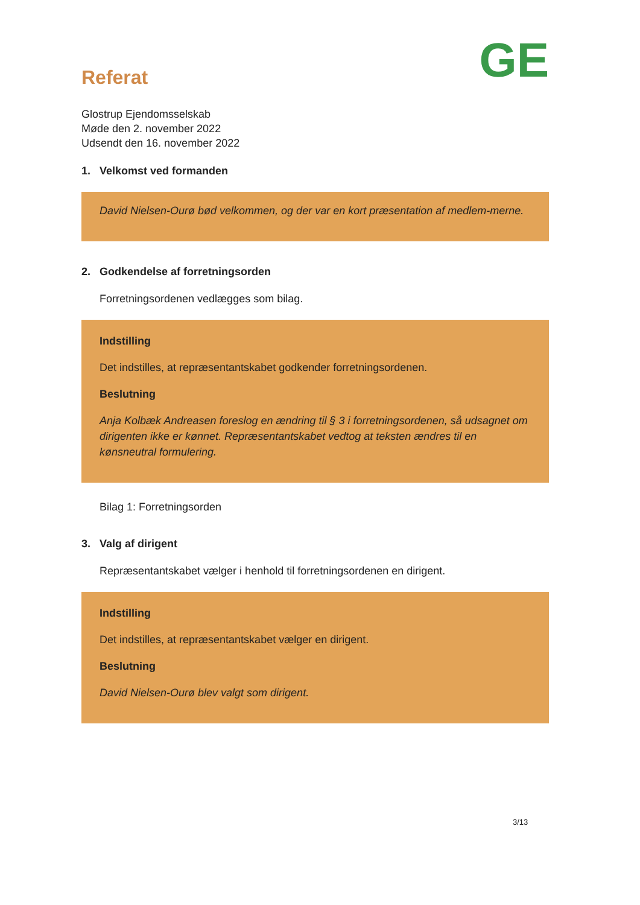GE
Referat
Glostrup Ejendomsselskab
Møde den 2. november 2022
Udsendt den 16. november 2022
1. Velkomst ved formanden
David Nielsen-Ourø bød velkommen, og der var en kort præsentation af medlem-merne.
2. Godkendelse af forretningsorden
Forretningsordenen vedlægges som bilag.
Indstilling
Det indstilles, at repræsentantskabet godkender forretningsordenen.
Beslutning
Anja Kolbæk Andreasen foreslog en ændring til § 3 i forretningsordenen, så udsagnet om dirigenten ikke er kønnet. Repræsentantskabet vedtog at teksten ændres til en kønsneutral formulering.
Bilag 1: Forretningsorden
3. Valg af dirigent
Repræsentantskabet vælger i henhold til forretningsordenen en dirigent.
Indstilling
Det indstilles, at repræsentantskabet vælger en dirigent.
Beslutning
David Nielsen-Ourø blev valgt som dirigent.
3/13